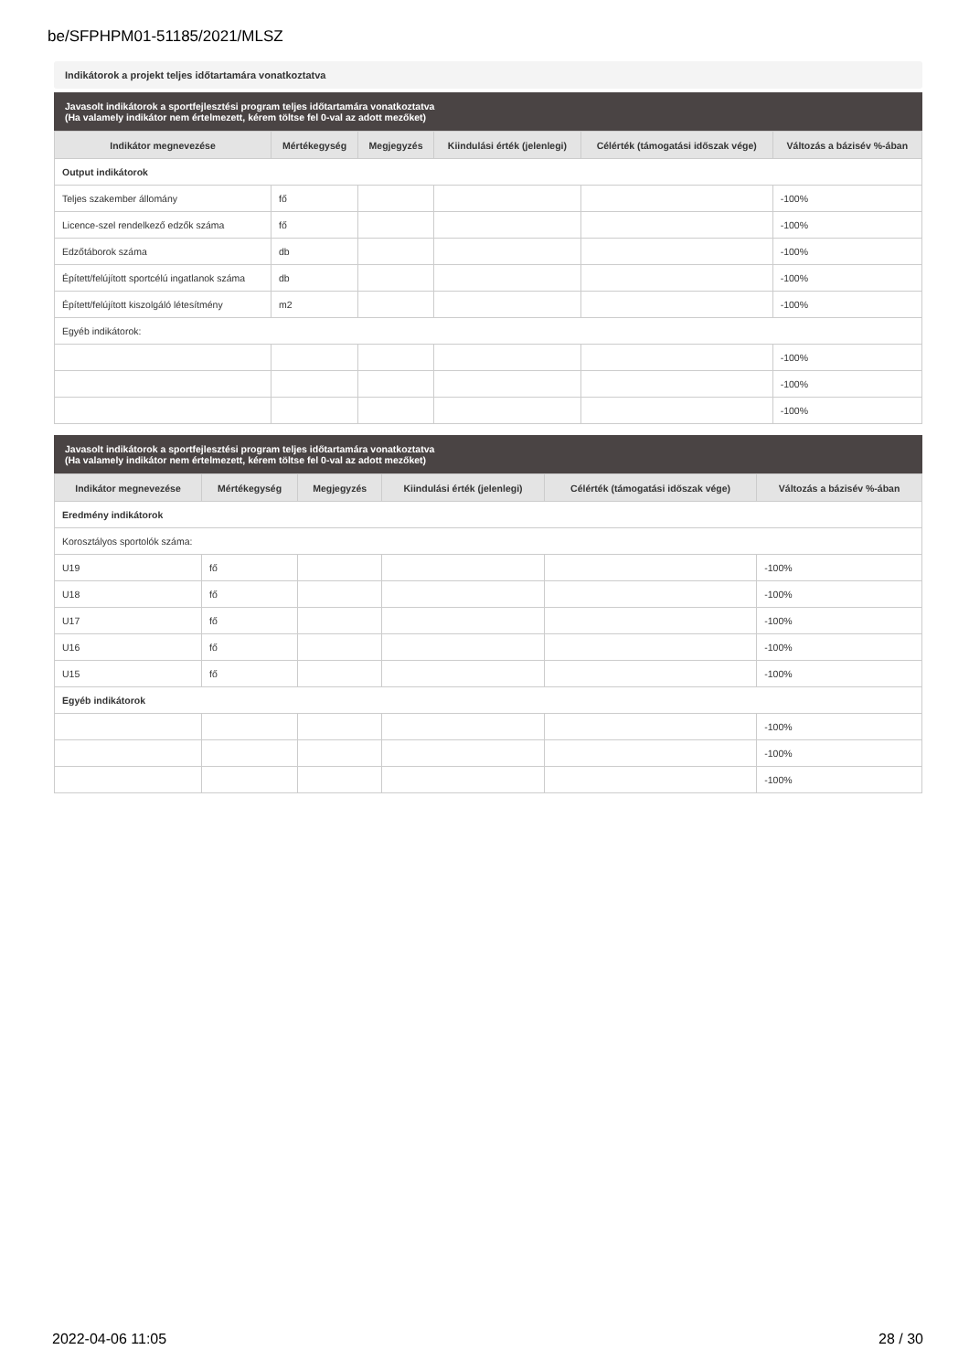be/SFPHPM01-51185/2021/MLSZ
Indikátorok a projekt teljes időtartamára vonatkoztatva
Javasolt indikátorok a sportfejlesztési program teljes időtartamára vonatkoztatva
(Ha valamely indikátor nem értelmezett, kérem töltse fel 0-val az adott mezőket)
| Indikátor megnevezése | Mértékegység | Megjegyzés | Kiindulási érték (jelenlegi) | Célérték (támogatási időszak vége) | Változás a bázisév %-ában |
| --- | --- | --- | --- | --- | --- |
| Output indikátorok | | | | | |
| Teljes szakember állomány | fő | | | | -100% |
| Licence-szel rendelkező edzők száma | fő | | | | -100% |
| Edzőtáborok száma | db | | | | -100% |
| Épített/felújított sportcélú ingatlanok száma | db | | | | -100% |
| Épített/felújított kiszolgáló létesítmény | m2 | | | | -100% |
| Egyéb indikátorok: | | | | | |
| | | | | | -100% |
| | | | | | -100% |
| | | | | | -100% |
Javasolt indikátorok a sportfejlesztési program teljes időtartamára vonatkoztatva
(Ha valamely indikátor nem értelmezett, kérem töltse fel 0-val az adott mezőket)
| Indikátor megnevezése | Mértékegység | Megjegyzés | Kiindulási érték (jelenlegi) | Célérték (támogatási időszak vége) | Változás a bázisév %-ában |
| --- | --- | --- | --- | --- | --- |
| Eredmény indikátorok | | | | | |
| Korosztályos sportolók száma: | | | | | |
| U19 | fő | | | | -100% |
| U18 | fő | | | | -100% |
| U17 | fő | | | | -100% |
| U16 | fő | | | | -100% |
| U15 | fő | | | | -100% |
| Egyéb indikátorok | | | | | |
| | | | | | -100% |
| | | | | | -100% |
| | | | | | -100% |
2022-04-06 11:05 28 / 30